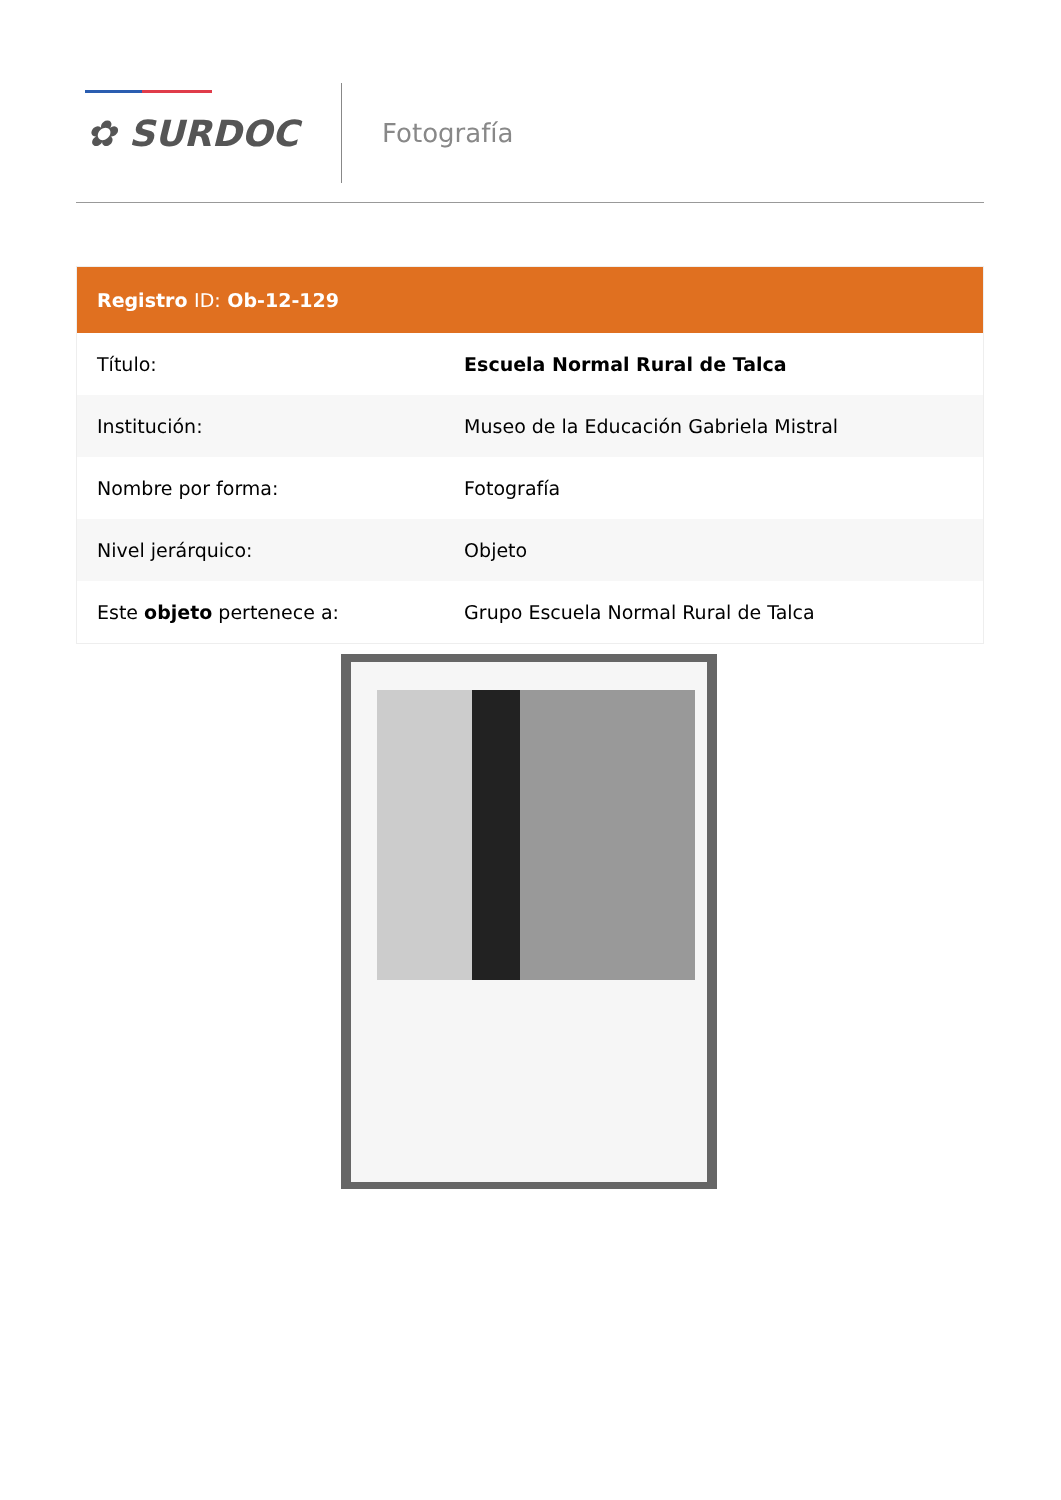✿ SURDOC
Fotografía
| Registro ID: Ob-12-129 | |
| --- | --- |
| Título: | Escuela Normal Rural de Talca |
| Institución: | Museo de la Educación Gabriela Mistral |
| Nombre por forma: | Fotografía |
| Nivel jerárquico: | Objeto |
| Este objeto pertenece a: | Grupo Escuela Normal Rural de Talca |